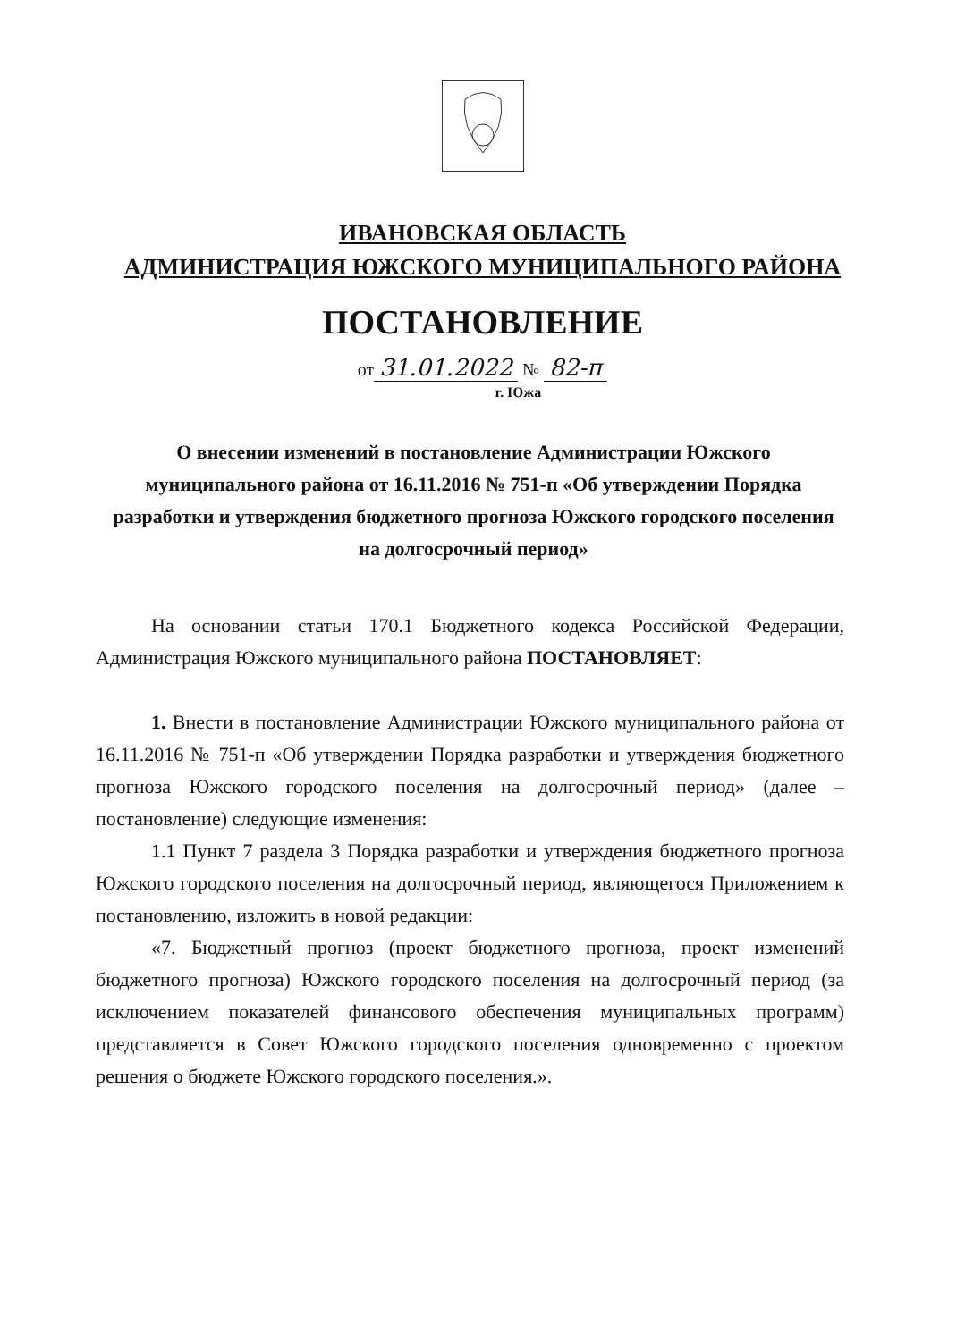ИВАНОВСКАЯ ОБЛАСТЬ
АДМИНИСТРАЦИЯ ЮЖСКОГО МУНИЦИПАЛЬНОГО РАЙОНА
ПОСТАНОВЛЕНИЕ
от 31.01.2022 № 82-п
г. Южа
О внесении изменений в постановление Администрации Южского муниципального района от 16.11.2016 № 751-п «Об утверждении Порядка разработки и утверждения бюджетного прогноза Южского городского поселения на долгосрочный период»
На основании статьи 170.1 Бюджетного кодекса Российской Федерации, Администрация Южского муниципального района ПОСТАНОВЛЯЕТ:
1. Внести в постановление Администрации Южского муниципального района от 16.11.2016 № 751-п «Об утверждении Порядка разработки и утверждения бюджетного прогноза Южского городского поселения на долгосрочный период» (далее – постановление) следующие изменения:
1.1 Пункт 7 раздела 3 Порядка разработки и утверждения бюджетного прогноза Южского городского поселения на долгосрочный период, являющегося Приложением к постановлению, изложить в новой редакции:
«7. Бюджетный прогноз (проект бюджетного прогноза, проект изменений бюджетного прогноза) Южского городского поселения на долгосрочный период (за исключением показателей финансового обеспечения муниципальных программ) представляется в Совет Южского городского поселения одновременно с проектом решения о бюджете Южского городского поселения.».